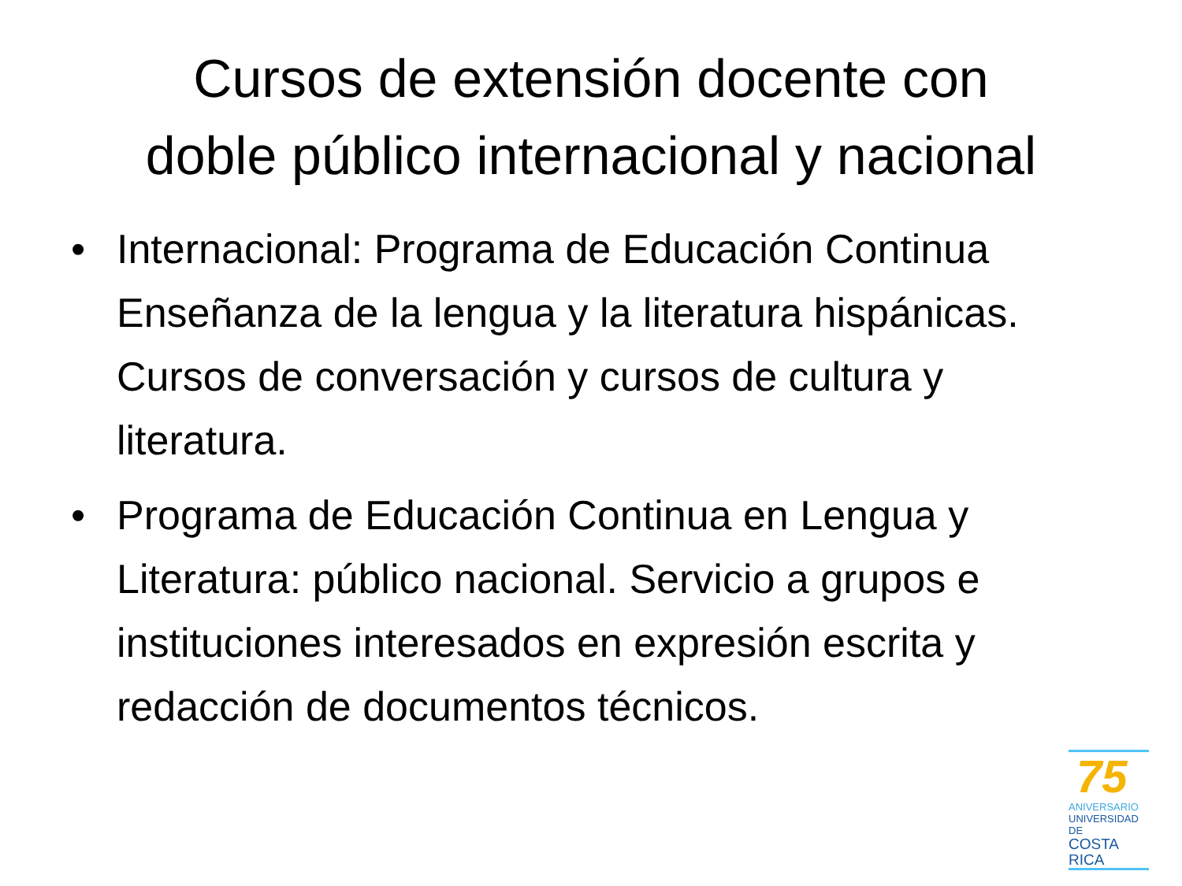Cursos de extensión docente con
doble público internacional y nacional
• Internacional: Programa de Educación Continua Enseñanza de la lengua y la literatura hispánicas. Cursos de conversación y cursos de cultura y literatura.
• Programa de Educación Continua en Lengua y Literatura: público nacional. Servicio a grupos e instituciones interesados en expresión escrita y redacción de documentos técnicos.
75
ANIVERSARIO
UNIVERSIDAD DE
COSTA RICA